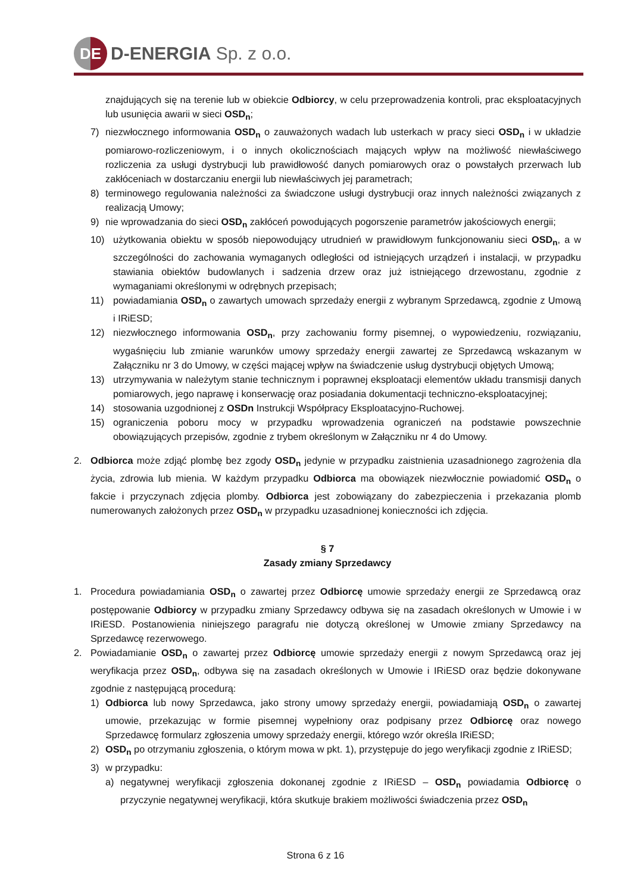DE
D-ENERGIA Sp. z o.o.
znajdujących się na terenie lub w obiekcie Odbiorcy, w celu przeprowadzenia kontroli, prac eksploatacyjnych lub usunięcia awarii w sieci OSD<sub>n</sub>;
7) niezwłocznego informowania OSD<sub>n</sub> o zauważonych wadach lub usterkach w pracy sieci OSD<sub>n</sub> i w układzie pomiarowo-rozliczeniowym, i o innych okolicznościach mających wpływ na możliwość niewłaściwego rozliczenia za usługi dystrybucji lub prawidłowość danych pomiarowych oraz o powstałych przerwach lub zakłóceniach w dostarczaniu energii lub niewłaściwych jej parametrach;
8) terminowego regulowania należności za świadczone usługi dystrybucji oraz innych należności związanych z realizacją Umowy;
9) nie wprowadzania do sieci OSD<sub>n</sub> zakłóceń powodujących pogorszenie parametrów jakościowych energii;
10) użytkowania obiektu w sposób niepowodujący utrudnień w prawidłowym funkcjonowaniu sieci OSD<sub>n</sub>, a w szczególności do zachowania wymaganych odległości od istniejących urządzeń i instalacji, w przypadku stawiania obiektów budowlanych i sadzenia drzew oraz już istniejącego drzewostanu, zgodnie z wymaganiami określonymi w odrębnych przepisach;
11) powiadamiania OSD<sub>n</sub> o zawartych umowach sprzedaży energii z wybranym Sprzedawcą, zgodnie z Umową i IRiESD;
12) niezwłocznego informowania OSD<sub>n</sub>, przy zachowaniu formy pisemnej, o wypowiedzeniu, rozwiązaniu, wygaśnięciu lub zmianie warunków umowy sprzedaży energii zawartej ze Sprzedawcą wskazanym w Załączniku nr 3 do Umowy, w części mającej wpływ na świadczenie usług dystrybucji objętych Umową;
13) utrzymywania w należytym stanie technicznym i poprawnej eksploatacji elementów układu transmisji danych pomiarowych, jego naprawę i konserwację oraz posiadania dokumentacji techniczno-eksploatacyjnej;
14) stosowania uzgodnionej z OSDn Instrukcji Współpracy Eksploatacyjno-Ruchowej.
15) ograniczenia poboru mocy w przypadku wprowadzenia ograniczeń na podstawie powszechnie obowiązujących przepisów, zgodnie z trybem określonym w Załączniku nr 4 do Umowy.
2. Odbiorca może zdjąć plombę bez zgody OSD<sub>n</sub> jedynie w przypadku zaistnienia uzasadnionego zagrożenia dla życia, zdrowia lub mienia. W każdym przypadku Odbiorca ma obowiązek niezwłocznie powiadomić OSD<sub>n</sub> o fakcie i przyczynach zdjęcia plomby. Odbiorca jest zobowiązany do zabezpieczenia i przekazania plomb numerowanych założonych przez OSD<sub>n</sub> w przypadku uzasadnionej konieczności ich zdjęcia.
§ 7
Zasady zmiany Sprzedawcy
1. Procedura powiadamiania OSD<sub>n</sub> o zawartej przez Odbiorcę umowie sprzedaży energii ze Sprzedawcą oraz postępowanie Odbiorcy w przypadku zmiany Sprzedawcy odbywa się na zasadach określonych w Umowie i w IRiESD. Postanowienia niniejszego paragrafu nie dotyczą określonej w Umowie zmiany Sprzedawcy na Sprzedawcę rezerwowego.
2. Powiadamianie OSD<sub>n</sub> o zawartej przez Odbiorcę umowie sprzedaży energii z nowym Sprzedawcą oraz jej weryfikacja przez OSD<sub>n</sub>, odbywa się na zasadach określonych w Umowie i IRiESD oraz będzie dokonywane zgodnie z następującą procedurą:
1) Odbiorca lub nowy Sprzedawca, jako strony umowy sprzedaży energii, powiadamiają OSD<sub>n</sub> o zawartej umowie, przekazując w formie pisemnej wypełniony oraz podpisany przez Odbiorcę oraz nowego Sprzedawcę formularz zgłoszenia umowy sprzedaży energii, którego wzór określa IRiESD;
2) OSD<sub>n</sub> po otrzymaniu zgłoszenia, o którym mowa w pkt. 1), przystępuje do jego weryfikacji zgodnie z IRiESD;
3) w przypadku:
a) negatywnej weryfikacji zgłoszenia dokonanej zgodnie z IRiESD – OSD<sub>n</sub> powiadamia Odbiorcę o przyczynie negatywnej weryfikacji, która skutkuje brakiem możliwości świadczenia przez OSD<sub>n</sub>
Strona 6 z 16